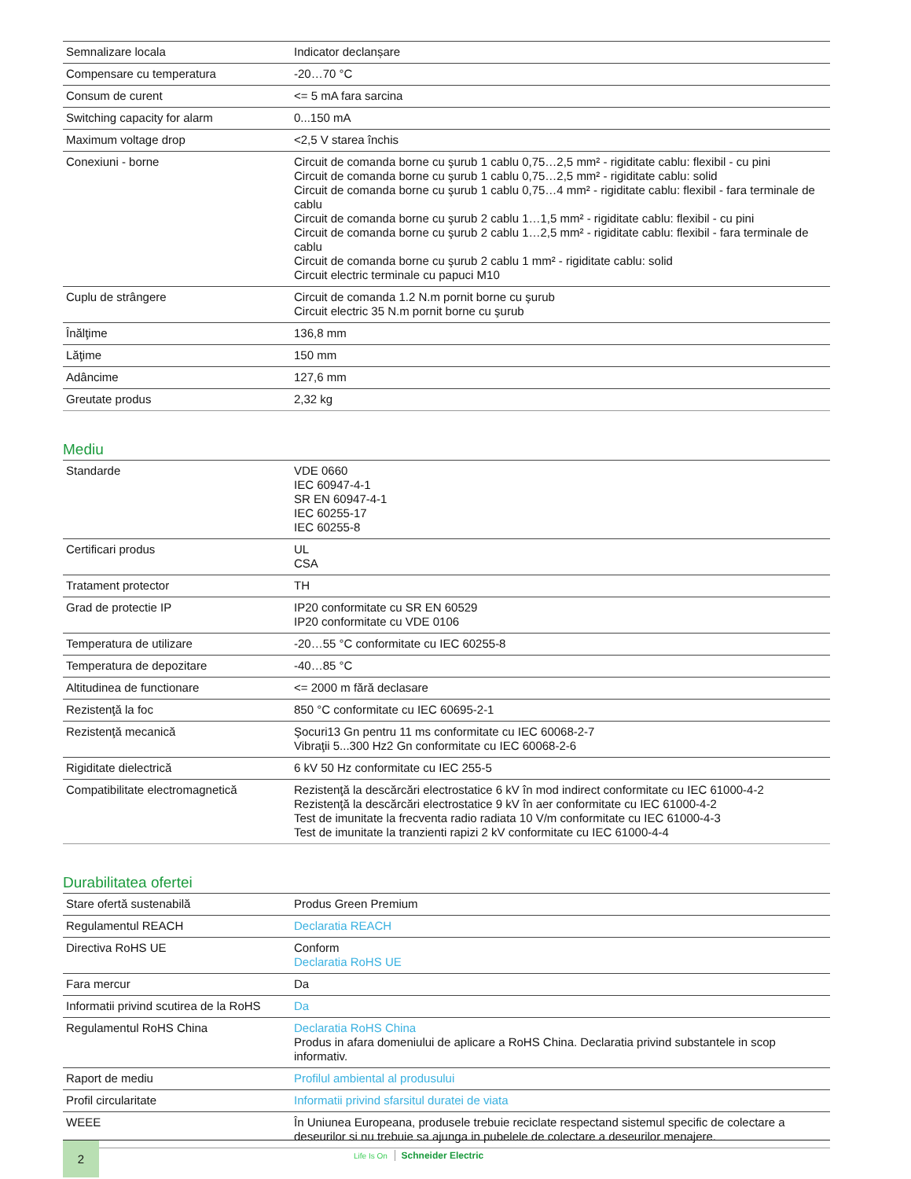| Semnalizare locala | Indicator declanșare |
| Compensare cu temperatura | -20…70 °C |
| Consum de curent | <= 5 mA fara sarcina |
| Switching capacity for alarm | 0...150 mA |
| Maximum voltage drop | <2,5 V starea închis |
| Conexiuni - borne | Circuit de comanda borne cu şurub 1 cablu 0,75…2,5 mm² - rigiditate cablu: flexibil - cu pini Circuit de comanda borne cu şurub 1 cablu 0,75…2,5 mm² - rigiditate cablu: solid Circuit de comanda borne cu şurub 1 cablu 0,75…4 mm² - rigiditate cablu: flexibil - fara terminale de cablu Circuit de comanda borne cu şurub 2 cablu 1…1,5 mm² - rigiditate cablu: flexibil - cu pini Circuit de comanda borne cu şurub 2 cablu 1…2,5 mm² - rigiditate cablu: flexibil - fara terminale de cablu Circuit de comanda borne cu şurub 2 cablu 1 mm² - rigiditate cablu: solid Circuit electric terminale cu papuci M10 |
| Cuplu de strângere | Circuit de comanda 1.2 N.m pornit borne cu şurub Circuit electric 35 N.m pornit borne cu şurub |
| Înălţime | 136,8 mm |
| Lăţime | 150 mm |
| Adâncime | 127,6 mm |
| Greutate produs | 2,32 kg |
Mediu
| Standarde | VDE 0660 IEC 60947-4-1 SR EN 60947-4-1 IEC 60255-17 IEC 60255-8 |
| Certificari produs | UL CSA |
| Tratament protector | TH |
| Grad de protectie IP | IP20 conformitate cu SR EN 60529 IP20 conformitate cu VDE 0106 |
| Temperatura de utilizare | -20…55 °C conformitate cu IEC 60255-8 |
| Temperatura de depozitare | -40…85 °C |
| Altitudinea de functionare | <= 2000 m fără declasare |
| Rezistenţă la foc | 850 °C conformitate cu IEC 60695-2-1 |
| Rezistenţă mecanică | Şocuri13 Gn pentru 11 ms conformitate cu IEC 60068-2-7 Vibraţii 5...300 Hz2 Gn conformitate cu IEC 60068-2-6 |
| Rigiditate dielectrică | 6 kV 50 Hz conformitate cu IEC 255-5 |
| Compatibilitate electromagnetică | Rezistenţă la descărcări electrostatice 6 kV în mod indirect conformitate cu IEC 61000-4-2 Rezistenţă la descărcări electrostatice 9 kV în aer conformitate cu IEC 61000-4-2 Test de imunitate la frecventa radio radiata 10 V/m conformitate cu IEC 61000-4-3 Test de imunitate la tranzienti rapizi 2 kV conformitate cu IEC 61000-4-4 |
Durabilitatea ofertei
| Stare ofertă sustenabilă | Produs Green Premium |
| Regulamentul REACH | Declaratia REACH |
| Directiva RoHS UE | Conform Declaratia RoHS UE |
| Fara mercur | Da |
| Informatii privind scutirea de la RoHS | Da |
| Regulamentul RoHS China | Declaratia RoHS China Produs in afara domeniului de aplicare a RoHS China. Declaratia privind substantele in scop informativ. |
| Raport de mediu | Profilul ambiental al produsului |
| Profil circularitate | Informatii privind sfarsitul duratei de viata |
| WEEE | În Uniunea Europeana, produsele trebuie reciclate respectand sistemul specific de colectare a deseurilor si nu trebuie sa ajunga in pubelele de colectare a deseurilor menajere. |
2
Life Is On Schneider Electric